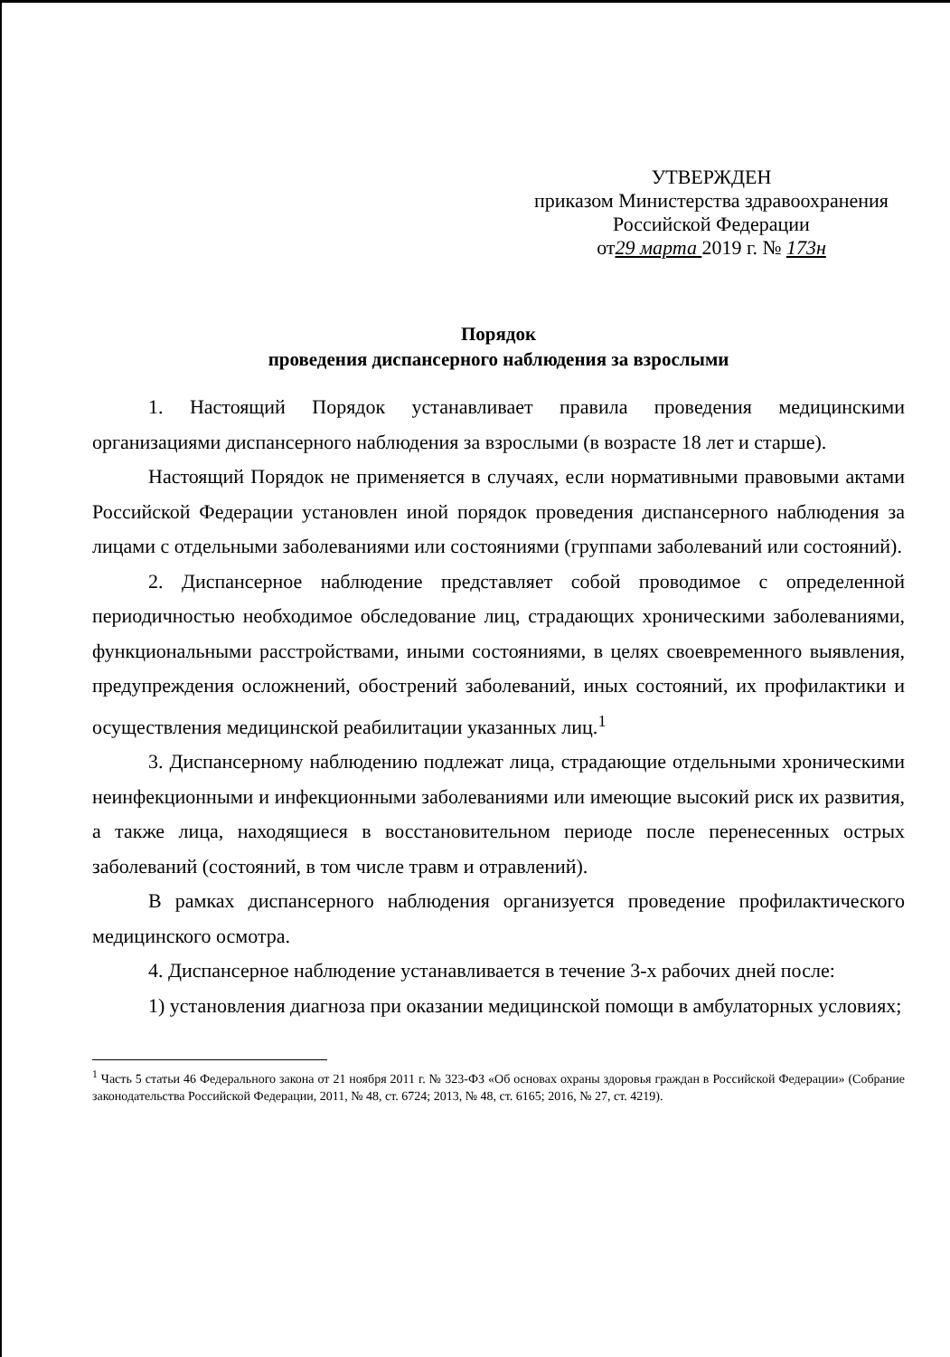УТВЕРЖДЕН
приказом Министерства здравоохранения
Российской Федерации
от29 марта 2019 г. № 173н
Порядок
проведения диспансерного наблюдения за взрослыми
1. Настоящий Порядок устанавливает правила проведения медицинскими организациями диспансерного наблюдения за взрослыми (в возрасте 18 лет и старше).
Настоящий Порядок не применяется в случаях, если нормативными правовыми актами Российской Федерации установлен иной порядок проведения диспансерного наблюдения за лицами с отдельными заболеваниями или состояниями (группами заболеваний или состояний).
2. Диспансерное наблюдение представляет собой проводимое с определенной периодичностью необходимое обследование лиц, страдающих хроническими заболеваниями, функциональными расстройствами, иными состояниями, в целях своевременного выявления, предупреждения осложнений, обострений заболеваний, иных состояний, их профилактики и осуществления медицинской реабилитации указанных лиц.<sup>1</sup>
3. Диспансерному наблюдению подлежат лица, страдающие отдельными хроническими неинфекционными и инфекционными заболеваниями или имеющие высокий риск их развития, а также лица, находящиеся в восстановительном периоде после перенесенных острых заболеваний (состояний, в том числе травм и отравлений).
В рамках диспансерного наблюдения организуется проведение профилактического медицинского осмотра.
4. Диспансерное наблюдение устанавливается в течение 3-х рабочих дней после:
1) установления диагноза при оказании медицинской помощи в амбулаторных условиях;
<sup>1</sup> Часть 5 статьи 46 Федерального закона от 21 ноября 2011 г. № 323-ФЗ «Об основах охраны здоровья граждан в Российской Федерации» (Собрание законодательства Российской Федерации, 2011, № 48, ст. 6724; 2013, № 48, ст. 6165; 2016, № 27, ст. 4219).